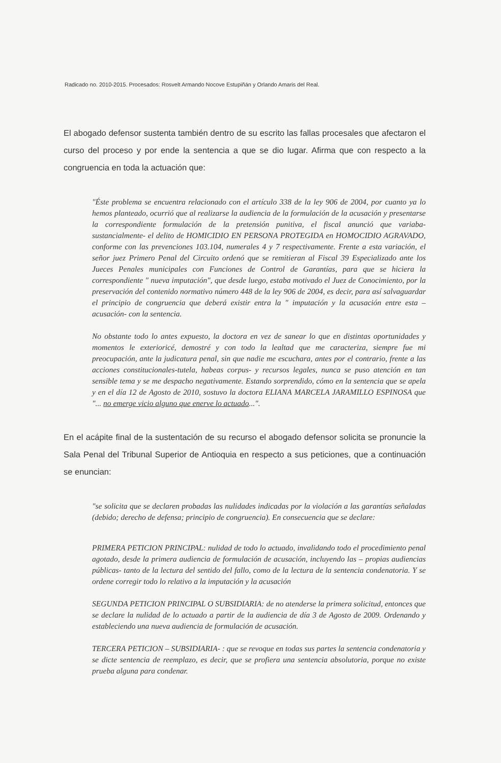Radicado no. 2010-2015. Procesados: Rosvelt Armando Nocove Estupiñán y Orlando Amaris del Real.
El abogado defensor sustenta también dentro de su escrito las fallas procesales que afectaron el curso del proceso y por ende la sentencia a que se dio lugar. Afirma que con respecto a la congruencia en toda la actuación que:
"Éste problema se encuentra relacionado con el artículo 338 de la ley 906 de 2004, por cuanto ya lo hemos planteado, ocurrió que al realizarse la audiencia de la formulación de la acusación y presentarse la correspondiente formulación de la pretensión punitiva, el fiscal anunció que variaba- sustancialmente- el delito de HOMICIDIO EN PERSONA PROTEGIDA en HOMOCIDIO AGRAVADO, conforme con las prevenciones 103.104, numerales 4 y 7 respectivamente. Frente a esta variación, el señor juez Primero Penal del Circuito ordenó que se remitieran al Fiscal 39 Especializado ante los Jueces Penales municipales con Funciones de Control de Garantías, para que se hiciera la correspondiente " nueva imputación", que desde luego, estaba motivado el Juez de Conocimiento, por la preservación del contenido normativo número 448 de la ley 906 de 2004, es decir, para así salvaguardar el principio de congruencia que deberá existir entra la " imputación y la acusación entre esta –acusación- con la sentencia.
No obstante todo lo antes expuesto, la doctora en vez de sanear lo que en distintas oportunidades y momentos le exterioricé, demostré y con todo la lealtad que me caracteriza, siempre fue mi preocupación, ante la judicatura penal, sin que nadie me escuchara, antes por el contrario, frente a las acciones constitucionales-tutela, habeas corpus- y recursos legales, nunca se puso atención en tan sensible tema y se me despacho negativamente. Estando sorprendido, cómo en la sentencia que se apela y en el día 12 de Agosto de 2010, sostuvo la doctora ELIANA MARCELA JARAMILLO ESPINOSA que "... no emerge vicio alguno que enerve lo actuado...".
En el acápite final de la sustentación de su recurso el abogado defensor solicita se pronuncie la Sala Penal del Tribunal Superior de Antioquia en respecto a sus peticiones, que a continuación se enuncian:
"se solicita que se declaren probadas las nulidades indicadas por la violación a las garantías señaladas (debido; derecho de defensa; principio de congruencia). En consecuencia que se declare:
PRIMERA PETICION PRINCIPAL: nulidad de todo lo actuado, invalidando todo el procedimiento penal agotado, desde la primera audiencia de formulación de acusación, incluyendo las – propias audiencias públicas- tanto de la lectura del sentido del fallo, como de la lectura de la sentencia condenatoria. Y se ordene corregir todo lo relativo a la imputación y la acusación
SEGUNDA PETICION PRINCIPAL O SUBSIDIARIA: de no atenderse la primera solicitud, entonces que se declare la nulidad de lo actuado a partir de la audiencia de día 3 de Agosto de 2009. Ordenando y estableciendo una nueva audiencia de formulación de acusación.
TERCERA PETICION – SUBSIDIARIA- : que se revoque en todas sus partes la sentencia condenatoria y se dicte sentencia de reemplazo, es decir, que se profiera una sentencia absolutoria, porque no existe prueba alguna para condenar.